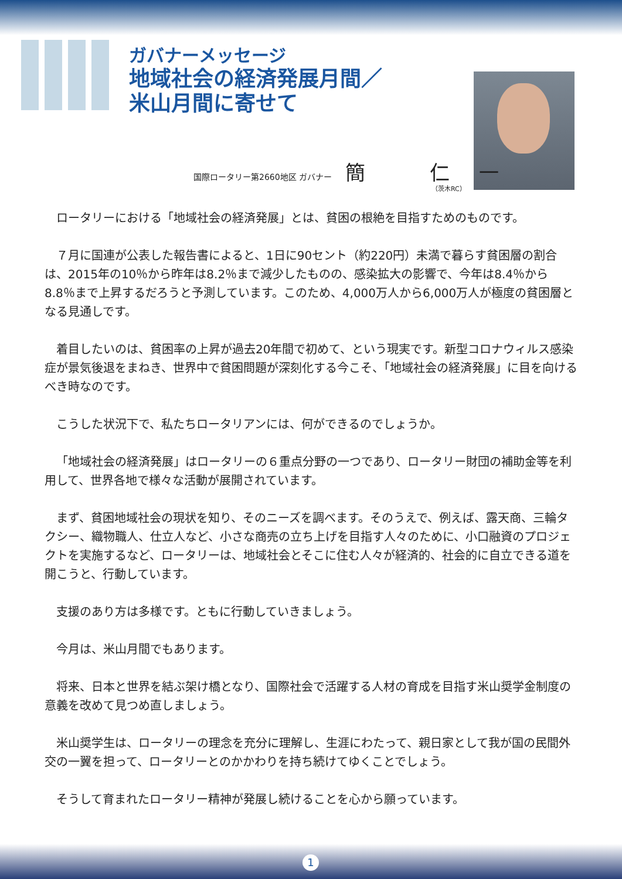ガバナーメッセージ
地域社会の経済発展月間／
米山月間に寄せて
国際ロータリー第2660地区 ガバナー 簡 仁一
（茨木RC）
ロータリーにおける「地域社会の経済発展」とは、貧困の根絶を目指すためのものです。
７月に国連が公表した報告書によると、1日に90セント（約220円）未満で暮らす貧困層の割合は、2015年の10％から昨年は8.2％まで減少したものの、感染拡大の影響で、今年は8.4％から8.8％まで上昇するだろうと予測しています。このため、4,000万人から6,000万人が極度の貧困層となる見通しです。
着目したいのは、貧困率の上昇が過去20年間で初めて、という現実です。新型コロナウィルス感染症が景気後退をまねき、世界中で貧困問題が深刻化する今こそ、「地域社会の経済発展」に目を向けるべき時なのです。
こうした状況下で、私たちロータリアンには、何ができるのでしょうか。
「地域社会の経済発展」はロータリーの６重点分野の一つであり、ロータリー財団の補助金等を利用して、世界各地で様々な活動が展開されています。
まず、貧困地域社会の現状を知り、そのニーズを調べます。そのうえで、例えば、露天商、三輪タクシー、織物職人、仕立人など、小さな商売の立ち上げを目指す人々のために、小口融資のプロジェクトを実施するなど、ロータリーは、地域社会とそこに住む人々が経済的、社会的に自立できる道を開こうと、行動しています。
支援のあり方は多様です。ともに行動していきましょう。
今月は、米山月間でもあります。
将来、日本と世界を結ぶ架け橋となり、国際社会で活躍する人材の育成を目指す米山奨学金制度の意義を改めて見つめ直しましょう。
米山奨学生は、ロータリーの理念を充分に理解し、生涯にわたって、親日家として我が国の民間外交の一翼を担って、ロータリーとのかかわりを持ち続けてゆくことでしょう。
そうして育まれたロータリー精神が発展し続けることを心から願っています。
1